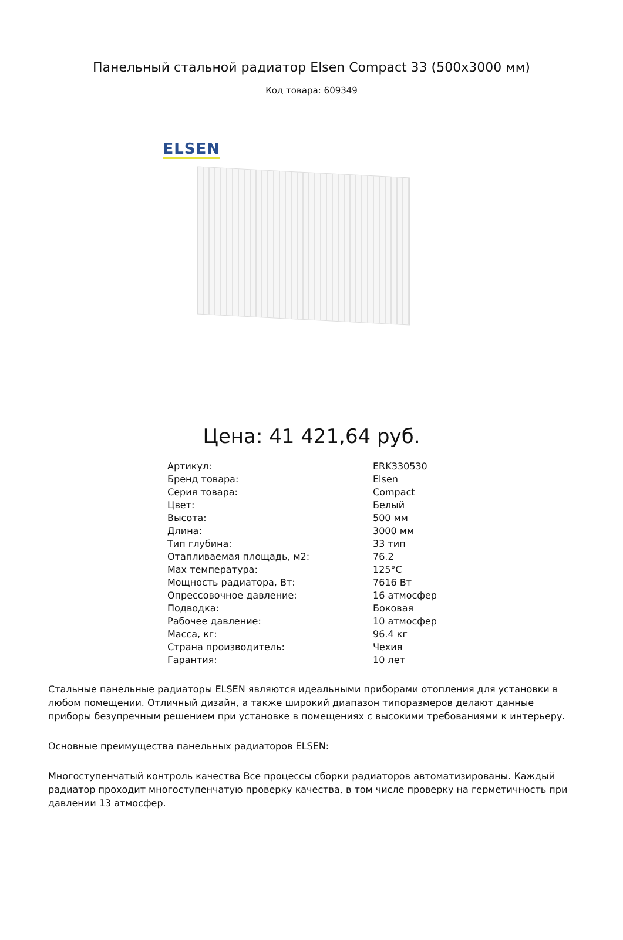Панельный стальной радиатор Elsen Compact 33 (500x3000 мм)
Код товара: 609349
ELSEN
Цена: 41 421,64 руб.
| Артикул: | ERK330530 |
| Бренд товара: | Elsen |
| Серия товара: | Compact |
| Цвет: | Белый |
| Высота: | 500 мм |
| Длина: | 3000 мм |
| Тип глубина: | 33 тип |
| Отапливаемая площадь, м2: | 76.2 |
| Max температура: | 125°C |
| Мощность радиатора, Вт: | 7616 Вт |
| Опрессовочное давление: | 16 атмосфер |
| Подводка: | Боковая |
| Рабочее давление: | 10 атмосфер |
| Масса, кг: | 96.4 кг |
| Страна производитель: | Чехия |
| Гарантия: | 10 лет |
Стальные панельные радиаторы ELSEN являются идеальными приборами отопления для установки в любом помещении. Отличный дизайн, а также широкий диапазон типоразмеров делают данные приборы безупречным решением при установке в помещениях с высокими требованиями к интерьеру.
Основные преимущества панельных радиаторов ELSEN:
Многоступенчатый контроль качества Все процессы сборки радиаторов автоматизированы. Каждый радиатор проходит многоступенчатую проверку качества, в том числе проверку на герметичность при давлении 13 атмосфер.